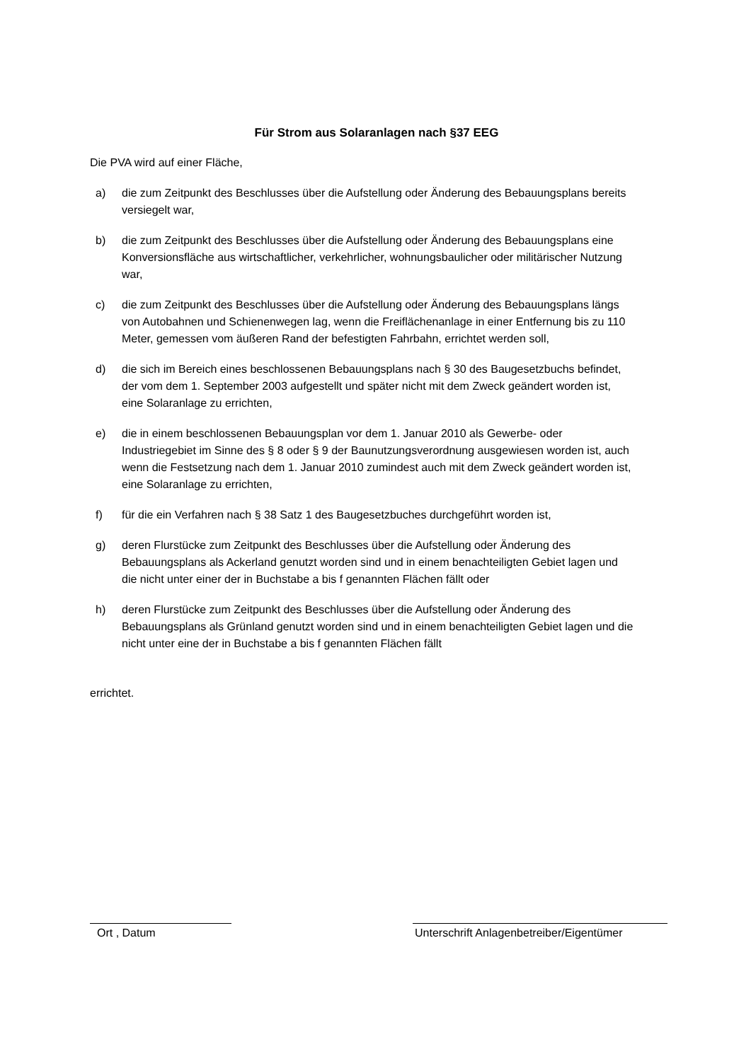Für Strom aus Solaranlagen nach §37 EEG
Die PVA wird auf einer Fläche,
a) die zum Zeitpunkt des Beschlusses über die Aufstellung oder Änderung des Bebauungsplans bereits versiegelt war,
b) die zum Zeitpunkt des Beschlusses über die Aufstellung oder Änderung des Bebauungsplans eine Konversionsfläche aus wirtschaftlicher, verkehrlicher, wohnungsbaulicher oder militärischer Nutzung war,
c) die zum Zeitpunkt des Beschlusses über die Aufstellung oder Änderung des Bebauungsplans längs von Autobahnen und Schienenwegen lag, wenn die Freiflächenanlage in einer Entfernung bis zu 110 Meter, gemessen vom äußeren Rand der befestigten Fahrbahn, errichtet werden soll,
d) die sich im Bereich eines beschlossenen Bebauungsplans nach § 30 des Baugesetzbuchs befindet, der vom dem 1. September 2003 aufgestellt und später nicht mit dem Zweck geändert worden ist, eine Solaranlage zu errichten,
e) die in einem beschlossenen Bebauungsplan vor dem 1. Januar 2010 als Gewerbe- oder Industriegebiet im Sinne des § 8 oder § 9 der Baunutzungsverordnung ausgewiesen worden ist, auch wenn die Festsetzung nach dem 1. Januar 2010 zumindest auch mit dem Zweck geändert worden ist, eine Solaranlage zu errichten,
f) für die ein Verfahren nach § 38 Satz 1 des Baugesetzbuches durchgeführt worden ist,
g) deren Flurstücke zum Zeitpunkt des Beschlusses über die Aufstellung oder Änderung des Bebauungsplans als Ackerland genutzt worden sind und in einem benachteiligten Gebiet lagen und die nicht unter einer der in Buchstabe a bis f genannten Flächen fällt oder
h) deren Flurstücke zum Zeitpunkt des Beschlusses über die Aufstellung oder Änderung des Bebauungsplans als Grünland genutzt worden sind und in einem benachteiligten Gebiet lagen und die nicht unter eine der in Buchstabe a bis f genannten Flächen fällt
errichtet.
Ort , Datum
Unterschrift Anlagenbetreiber/Eigentümer